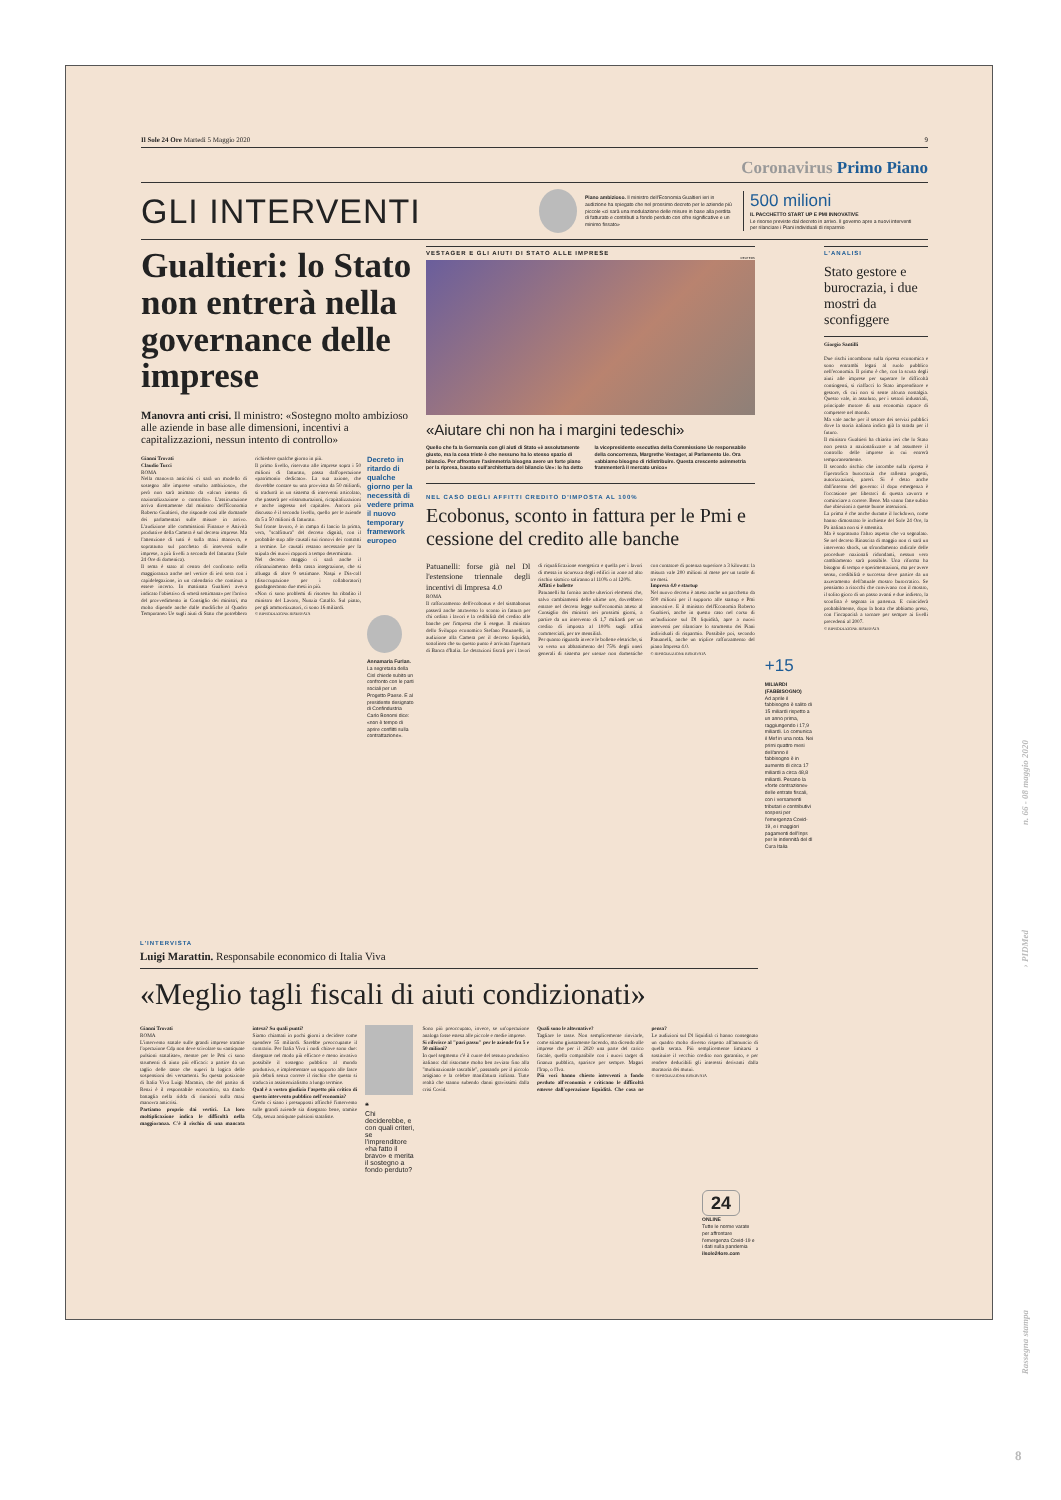Il Sole 24 Ore Martedì 5 Maggio 2020 9
Coronavirus Primo Piano
GLI INTERVENTI
Piano ambizioso. Il ministro dell'Economia Gualtieri ieri in audizione ha spiegato che nel prossimo decreto per le aziende più piccole «ci sarà una modulazione delle misure in base alla perdita di fatturato e contributi a fondo perduto con cifre significative e un minimo fissato»
500 milioni
IL PACCHETTO START UP E PMI INNOVATIVE
Le risorse previste dal decreto in arrivo. Il governo apre a nuovi interventi per rilanciare i Piani individuali di risparmio
Gualtieri: lo Stato non entrerà nella governance delle imprese
Manovra anti crisi. Il ministro: «Sostegno molto ambizioso alle aziende in base alle dimensioni, incentivi a capitalizzazioni, nessun intento di controllo»
Gianni Trovati
Claudio Tucci
ROMA
Nella manovra anticrisi ci sarà un modello di sostegno alle imprese «molto ambizioso», che però non sarà animato da «alcun intento di nazionalizzazione o controllo». L'assicurazione arriva direttamente dal ministro dell'Economia Roberto Gualtieri, che risponde così alle domande dei parlamentari sulle misure in arrivo. L'audizione alle commissioni Finanze e Attività produttive della Camera è sul decreto imprese. Ma l'attenzione di tutti è sulla maxi manovra, e soprattutto sul pacchetto di interventi sulle imprese, a più livelli a seconda del fatturato (Sole 24 Ore di domenica).
Il tema è stato al centro del confronto nella maggioranza anche nel vertice di ieri sera con i capidelegazione, in un calendario che continua a essere incerto. In mattinata Gualtieri aveva indicato l'obiettivo di «metà settimana» per l'arrivo del provvedimento in Consiglio dei ministri, ma molto dipende anche dalle modifiche al Quadro Temporaneo Ue sugli aiuti di Stato che potrebbero richiedere qualche giorno in più.
Il primo livello, riservato alle imprese sopra i 50 milioni di fatturato, passa dall'operazione «patrimonio dedicato». La sua azione, che dovrebbe contare su una provvista da 50 miliardi, si tradurrà in un sistema di interventi articolato, che passerà per «ristrutturazioni, ricapitalizzazioni e anche ingresso nel capitale». Ancora più discusso è il secondo livello, quello per le aziende da 5 a 50 milioni di fatturato.
Sul fronte lavoro, è in rampa di lancio la prima, vera, "scalfittura" del decreto dignità, con il probabile stop alle causali sui rinnovi dei contratti a termine. Le causali restano necessarie per la stipula dei nuovi rapporti a tempo determinato.
Nel decreto maggio ci sarà anche il rifinanziamento della cassa integrazione, che si allunga di altre 9 settimane. Naspi e Dis-coll (disoccupazione per i collaboratori) guadagneranno due mesi in più.
«Non ci sono problemi di risorse» ha ribadito il ministro del Lavoro, Nunzia Catalfo. Sul piatto, per gli ammortizzatori, ci sono 16 miliardi.
© RIPRODUZIONE RISERVATA
Decreto in ritardo di qualche giorno per la necessità di vedere prima il nuovo temporary framework europeo
Annamaria Furlan. La segretaria della Cisl chiede subito un confronto con le parti sociali per un Progetto Paese. E al presidente designato di Confindustria Carlo Bonomi dice: «non è tempo di aprire conflitti sulla contrattazione».
VESTAGER E GLI AIUTI DI STATO ALLE IMPRESE
REUTERS
«Aiutare chi non ha i margini tedeschi»
Quello che fa la Germania con gli aiuti di Stato «è assolutamente giusto, ma la cosa triste è che nessuno ha lo stesso spazio di bilancio. Per affrontare l'asimmetria bisogna avere un forte piano per la ripresa, basato sull'architettura del bilancio Ue»: lo ha detto la vicepresidente esecutiva della Commissione Ue responsabile della concorrenza, Margrethe Vestager, al Parlamento Ue. Ora «abbiamo bisogno di ridistribuire. Questa crescente asimmetria frammenterà il mercato unico»
NEL CASO DEGLI AFFITTI CREDITO D'IMPOSTA AL 100%
Ecobonus, sconto in fattura per le Pmi e cessione del credito alle banche
Patuanelli: forse già nel Dl l'estensione triennale degli incentivi di Impresa 4.0
ROMA
Il rafforzamento dell'ecobonus e del sismabonus passerà anche attraverso lo sconto in fattura per chi ordina i lavori e la cedibilità del credito alle banche per l'impresa che li esegue. Il ministro dello Sviluppo economico Stefano Patuanelli, in audizione alla Camera per il decreto liquidità, sottolinea che su questo punto è arrivata l'apertura di Banca d'Italia. Le detrazioni fiscali per i lavori di riqualificazione energetica e quella per i lavori di messa in sicurezza degli edifici in zone ad alto rischio sismico saliranno al 110% o al 120%.
Affitti e bollette
Patuanelli ha fornito anche ulteriori elementi che, salvo cambiamenti delle ultime ore, dovrebbero entrare nel decreto legge sull'economia atteso al Consiglio dei ministri nei prossimi giorni, a partire da un intervento di 1,7 miliardi per un credito di imposta al 100% sugli affitti commerciali, per tre mensilità.
Per quanto riguarda invece le bollette elettriche, si va verso un abbattimento del 75% degli oneri generali di sistema per utenze non domestiche con contatore di potenza superiore a 3 kilowatt: la misura vale 200 milioni al mese per un totale di tre mesi.
Impresa 4.0 e startup
Nel nuovo decreto è atteso anche un pacchetto da 500 milioni per il supporto alle startup e Pmi innovative. E il ministro dell'Economia Roberto Gualtieri, anche in questo caso nel corso di un'audizione sul Dl liquidità, apre a nuovi interventi per rilanciare lo strumento dei Piani individuali di risparmio. Possibile poi, secondo Patuanelli, anche un triplice rafforzamento del piano Impresa 4.0.
© RIPRODUZIONE RISERVATA
+15
MILIARDI (FABBISOGNO)
Ad aprile il fabbisogno è salito di 15 miliardi rispetto a un anno prima, raggiungendo i 17,9 miliardi. Lo comunica il Mef in una nota. Nei primi quattro mesi dell'anno il fabbisogno è in aumento di circa 17 miliardi a circa 48,8 miliardi. Pesano la «forte contrazione» delle entrate fiscali, con i versamenti tributari e contributivi sospesi per l'emergenza Covid-19, e i maggiori pagamenti dell'Inps per le indennità del dl Cura Italia
L'ANALISI
Stato gestore e burocrazia, i due mostri da sconfiggere
Giorgio Santilli
Due rischi incombono sulla ripresa economica e sono entrambi legati al ruolo pubblico nell'economia. Il primo è che, con la scusa degli aiuti alle imprese per superare le difficoltà contingenti, si riaffacci lo Stato imprenditore e gestore, di cui non si sente alcuna nostalgia. Questo vale, in assoluto, per i settori industriali, principale motore di una economia capace di competere nel mondo.
Ma vale anche per il settore dei servizi pubblici dove la storia italiana indica già la strada per il futuro.
Il ministro Gualtieri ha chiarito ieri che lo Stato non pensa a nazionalizzare o ad assumere il controllo delle imprese in cui entrerà temporaneamente.
Il secondo rischio che incombe sulla ripresa è l'ipertrofica burocrazia che rallenta progetti, autorizzazioni, pareri. Si è detto anche dall'interno del governo: il dopo emergenza è l'occasione per liberarci di questa zavorra e cominciare a correre. Bene. Ma vanno fatte subito due obiezioni a queste buone intenzioni.
La prima è che anche durante il lockdown, come hanno dimostrato le inchieste del Sole 24 Ore, la Pa italiana non si è smentita.
Ma è soprattutto l'altro aspetto che va segnalato. Se nel decreto Rinascita di maggio non ci sarà un intervento shock, un sfrondamento radicale delle procedure nazionali ridondanti, nessun vero cambiamento sarà possibile. Una riforma ha bisogno di tempo e sperimentazioni, ma per avere senso, credibilità e successo deve partire da un azzeramento dell'attuale mostro burocratico. Se pensiamo a ritocchi che convivano con il mostro, il solito gioco di un passo avanti e due indietro, la sconfitta è segnata in partenza. E coinciderà probabilmente, dopo la botta che abbiamo preso, con l'incapacità a tornare per sempre ai livelli precedenti al 2007.
© RIPRODUZIONE RISERVATA
L'INTERVISTA
Luigi Marattin. Responsabile economico di Italia Viva
«Meglio tagli fiscali di aiuti condizionati»
Gianni Trovati
ROMA
L'intervento statale sulle grandi imprese tramite l'operazione Cdp non deve scivolare su «antiquate pulsioni stataliste», mentre per le Pmi ci sono strumenti di aiuto più efficaci: a partire da un taglio delle tasse che superi la logica delle sospensioni dei versamenti. Su questa posizione di Italia Viva Luigi Marattin, che del partito di Renzi è il responsabile economico, sta dando battaglia nella ridda di riunioni sulla maxi manovra anticrisi.
Partiamo proprio dai vertici. La loro moltiplicazione indica le difficoltà nella maggioranza. C'è il rischio di una mancata intesa? Su quali punti?
Siamo chiamati in pochi giorni a decidere come spendere 55 miliardi. Sarebbe preoccupante il contrario. Per Italia Viva i nodi chiave sono due: disegnare nel modo più efficace e meno invasivo possibile il sostegno pubblico al mondo produttivo, e implementare un supporto alle fasce più deboli senza correre il rischio che questo si traduca in assistenzialismo a lungo termine.
Qual è a vostro giudizio l'aspetto più critico di questo intervento pubblico nell'economia?
Credo ci siano i presupposti affinché l'intervento sulle grandi aziende sia disegnato bene, tramite Cdp, senza antiquate pulsioni stataliste.
❝
Chi deciderebbe, e con quali criteri, se l'imprenditore «ha fatto il bravo» e merita il sostegno a fondo perduto?
Sono più preoccupato, invece, se un'operazione analoga fosse estesa alle piccole e medie imprese.
Si riferisce al "pari passu" per le aziende fra 5 e 50 milioni?
In quel segmento c'è il cuore del tessuto produttivo italiano: dal ristorante molto ben avviato fino alla "multinazionale tascabile", passando per il piccolo artigiano e la celebre manifattura italiana. Tutte realtà che stanno subendo danni gravissimi dalla crisi Covid.
Quali sono le alternative?
Tagliare le tasse. Non semplicemente rinviarle, come stiamo giustamente facendo, ma dicendo alle imprese che per il 2020 una parte del carico fiscale, quella compatibile con i nuovi target di finanza pubblica, sparisce per sempre. Magari l'Irap, o l'Iva.
Più voci hanno chiesto interventi a fondo perduto all'economia e criticano le difficoltà emerse dall'operazione liquidità. Che cosa ne pensa?
Le audizioni sul Dl liquidità ci hanno consegnato un quadro molto diverso rispetto all'annuncio di quella serata. Più semplicemente limitarsi a sostituire il vecchio credito non garantito, e per rendere deducibili gli interessi derivanti dalla moratoria dei mutui.
© RIPRODUZIONE RISERVATA
24
ONLINE
Tutte le norme varate per affrontare l'emergenza Covid-19 e i dati sulla pandemia
ilsole24ore.com
n. 66 - 08 maggio 2020
› PIDMed
Rassegna stampa
8